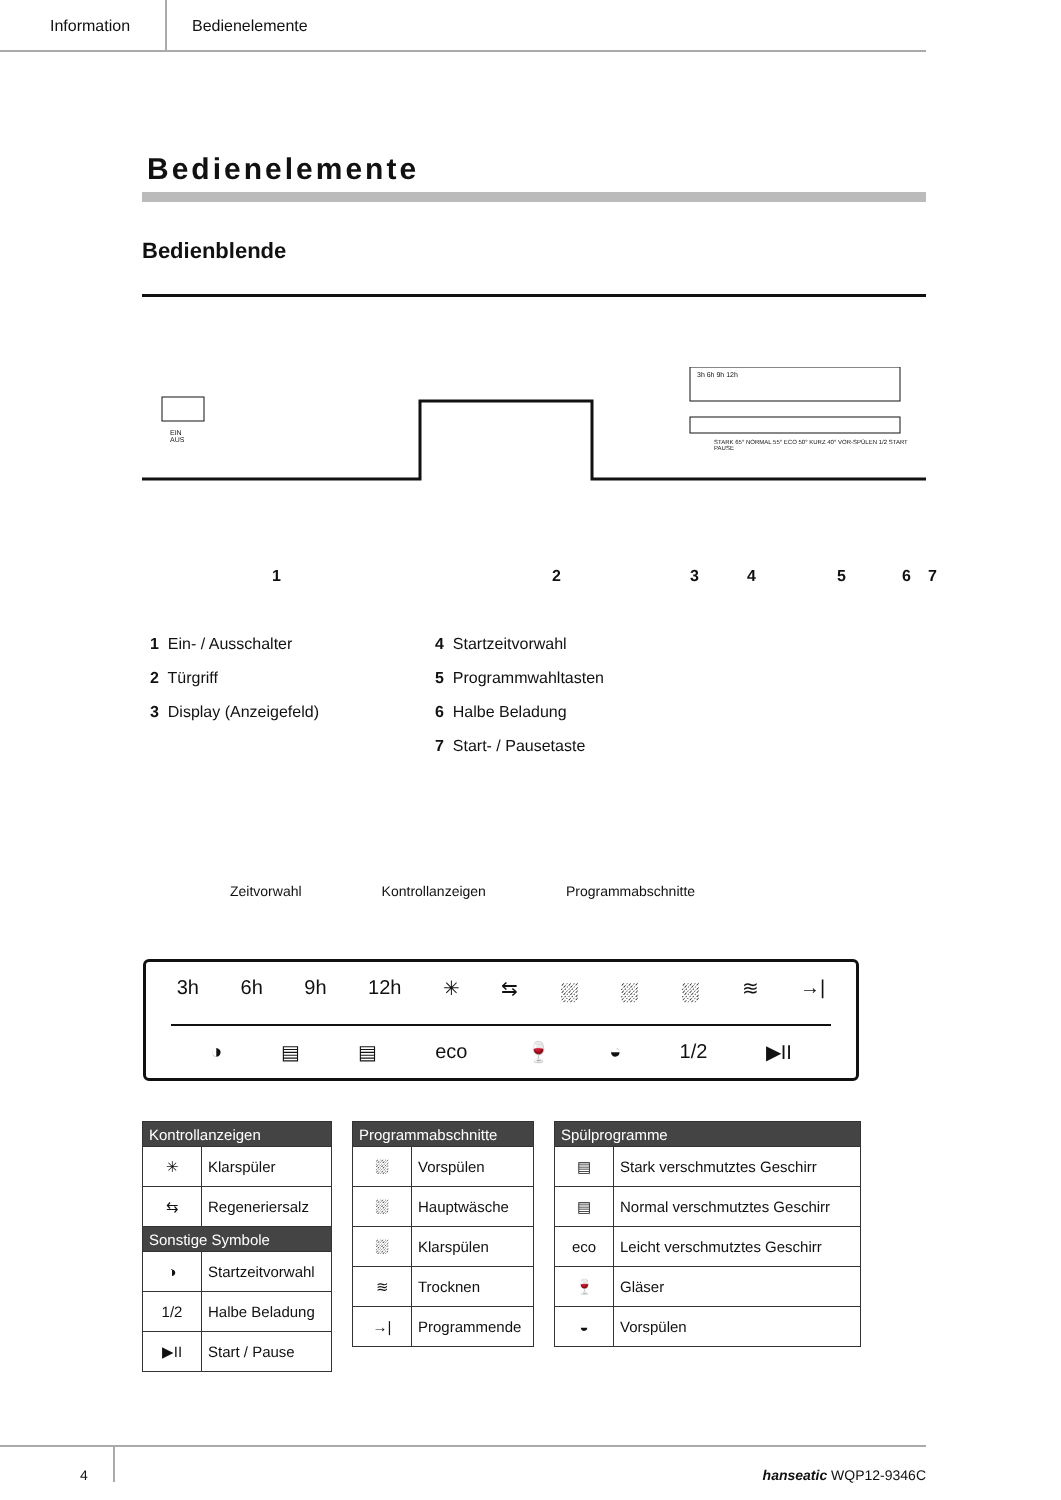Information Bedienelemente
Bedienelemente
Bedienblende
EIN
AUS
3h 6h 9h 12h
STARK 65° NORMAL 55° ECO 50° KURZ 40° VOR-SPÜLEN 1/2 START PAUSE
1 2 3 4 5 6 7
1 Ein- / Ausschalter
2 Türgriff
3 Display (Anzeigefeld)
4 Startzeitvorwahl
5 Programmwahltasten
6 Halbe Beladung
7 Start- / Pausetaste
Zeitvorwahl Kontrollanzeigen Programmabschnitte
3h 6h 9h 12h ✳ ⇆ ⛆ ⛆ ⛆ ≋ →|
◑ ▤ ▤ eco 🍷 ◒ 1/2 ▶II
| Kontrollanzeigen | |
| --- | --- |
| ✳ | Klarspüler |
| ⇆ | Regeneriersalz |
| Sonstige Symbole | |
| ◑ | Startzeitvorwahl |
| 1/2 | Halbe Beladung |
| ▶II | Start / Pause |
| Programmabschnitte | |
| --- | --- |
| ⛆ | Vorspülen |
| ⛆ | Hauptwäsche |
| ⛆ | Klarspülen |
| ≋ | Trocknen |
| →/ | Programmende |
| Spülprogramme | |
| --- | --- |
| ▤ | Stark verschmutztes Geschirr |
| ▤ | Normal verschmutztes Geschirr |
| eco | Leicht verschmutztes Geschirr |
| 🍷 | Gläser |
| ◒ | Vorspülen |
4
hanseatic WQP12-9346C